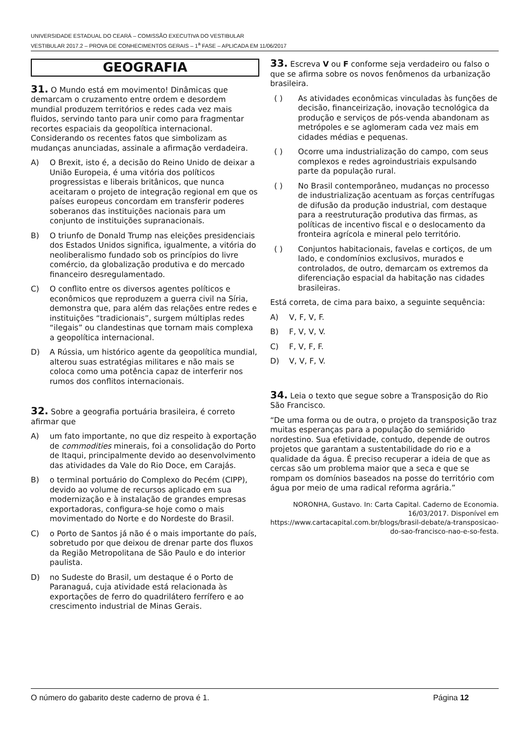UNIVERSIDADE ESTADUAL DO CEARÁ – COMISSÃO EXECUTIVA DO VESTIBULAR
VESTIBULAR 2017.2 – PROVA DE CONHECIMENTOS GERAIS – 1<sup>a</sup> FASE – APLICADA EM 11/06/2017
GEOGRAFIA
31. O Mundo está em movimento! Dinâmicas que demarcam o cruzamento entre ordem e desordem mundial produzem territórios e redes cada vez mais fluidos, servindo tanto para unir como para fragmentar recortes espaciais da geopolítica internacional. Considerando os recentes fatos que simbolizam as mudanças anunciadas, assinale a afirmação verdadeira.
A) O Brexit, isto é, a decisão do Reino Unido de deixar a União Europeia, é uma vitória dos políticos progressistas e liberais britânicos, que nunca aceitaram o projeto de integração regional em que os países europeus concordam em transferir poderes soberanos das instituições nacionais para um conjunto de instituições supranacionais.
B) O triunfo de Donald Trump nas eleições presidenciais dos Estados Unidos significa, igualmente, a vitória do neoliberalismo fundado sob os princípios do livre comércio, da globalização produtiva e do mercado financeiro desregulamentado.
C) O conflito entre os diversos agentes políticos e econômicos que reproduzem a guerra civil na Síria, demonstra que, para além das relações entre redes e instituições “tradicionais”, surgem múltiplas redes “ilegais” ou clandestinas que tornam mais complexa a geopolítica internacional.
D) A Rússia, um histórico agente da geopolítica mundial, alterou suas estratégias militares e não mais se coloca como uma potência capaz de interferir nos rumos dos conflitos internacionais.
32. Sobre a geografia portuária brasileira, é correto afirmar que
A) um fato importante, no que diz respeito à exportação de commodities minerais, foi a consolidação do Porto de Itaqui, principalmente devido ao desenvolvimento das atividades da Vale do Rio Doce, em Carajás.
B) o terminal portuário do Complexo do Pecém (CIPP), devido ao volume de recursos aplicado em sua modernização e à instalação de grandes empresas exportadoras, configura-se hoje como o mais movimentado do Norte e do Nordeste do Brasil.
C) o Porto de Santos já não é o mais importante do país, sobretudo por que deixou de drenar parte dos fluxos da Região Metropolitana de São Paulo e do interior paulista.
D) no Sudeste do Brasil, um destaque é o Porto de Paranaguá, cuja atividade está relacionada às exportações de ferro do quadrilátero ferrífero e ao crescimento industrial de Minas Gerais.
33. Escreva V ou F conforme seja verdadeiro ou falso o que se afirma sobre os novos fenômenos da urbanização brasileira.
( ) As atividades econômicas vinculadas às funções de decisão, financeirização, inovação tecnológica da produção e serviços de pós-venda abandonam as metrópoles e se aglomeram cada vez mais em cidades médias e pequenas.
( ) Ocorre uma industrialização do campo, com seus complexos e redes agroindustriais expulsando parte da população rural.
( ) No Brasil contemporâneo, mudanças no processo de industrialização acentuam as forças centrífugas de difusão da produção industrial, com destaque para a reestruturação produtiva das firmas, as políticas de incentivo fiscal e o deslocamento da fronteira agrícola e mineral pelo território.
( ) Conjuntos habitacionais, favelas e cortiços, de um lado, e condomínios exclusivos, murados e controlados, de outro, demarcam os extremos da diferenciação espacial da habitação nas cidades brasileiras.
Está correta, de cima para baixo, a seguinte sequência:
A) V, F, V, F.
B) F, V, V, V.
C) F, V, F, F.
D) V, V, F, V.
34. Leia o texto que segue sobre a Transposição do Rio São Francisco.
“De uma forma ou de outra, o projeto da transposição traz muitas esperanças para a população do semiárido nordestino. Sua efetividade, contudo, depende de outros projetos que garantam a sustentabilidade do rio e a qualidade da água. É preciso recuperar a ideia de que as cercas são um problema maior que a seca e que se rompam os domínios baseados na posse do território com água por meio de uma radical reforma agrária.”
NORONHA, Gustavo. In: Carta Capital. Caderno de Economia. 16/03/2017. Disponível em https://www.cartacapital.com.br/blogs/brasil-debate/a-transposicao-do-sao-francisco-nao-e-so-festa.
O número do gabarito deste caderno de prova é 1. Página 12